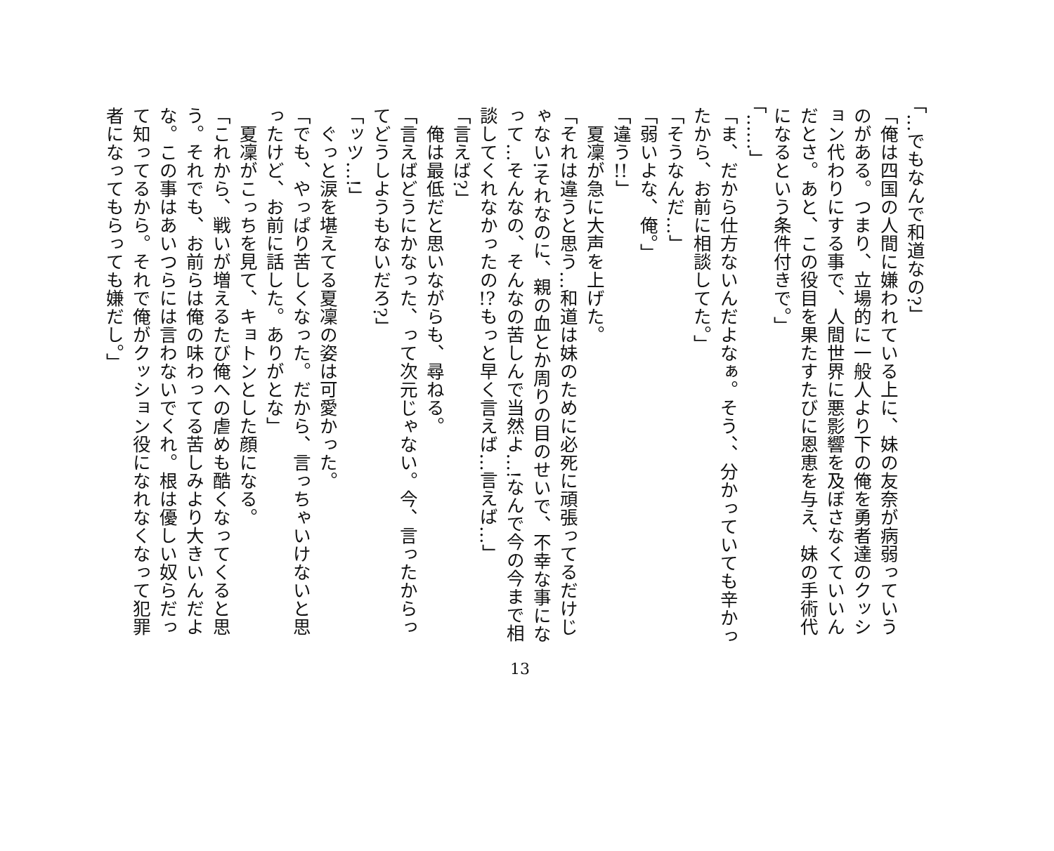「…でもなんで和道なの?」
「俺は四国の人間に嫌われている上に、妹の友奈が病弱っていうのがある。つまり、立場的に一般人より下の俺を勇者達のクッション代わりにする事で、人間世界に悪影響を及ぼさなくていいんだとさ。あと、この役目を果たすたびに恩恵を与え、妹の手術代になるという条件付きで。」
「……」
「ま、だから仕方ないんだよなぁ。そう、、分かっていても辛かったから、お前に相談してた。」
「そうなんだ…」
「弱いよな、俺。」
「違う!!」
　夏凜が急に大声を上げた。
「それは違うと思う…和道は妹のために必死に頑張ってるだけじゃない!それなのに、親の血とか周りの目のせいで、不幸な事になって…そんなの、そんなの苦しんで当然よ…!なんで今の今まで相談してくれなかったの!?もっと早く言えば…言えば…」
「言えば?」
　俺は最低だと思いながらも、尋ねる。
「言えばどうにかなった、って次元じゃない。今、言ったからってどうしようもないだろ?」
「ッツ…!」
　ぐっと涙を堪えてる夏凜の姿は可愛かった。
「でも、やっぱり苦しくなった。だから、言っちゃいけないと思ったけど、お前に話した。ありがとな」
　夏凜がこっちを見て、キョトンとした顔になる。
「これから、戦いが増えるたび俺への虐めも酷くなってくると思う。それでも、お前らは俺の味わってる苦しみより大きいんだよな。この事はあいつらには言わないでくれ。根は優しい奴らだって知ってるから。それで俺がクッション役になれなくなって犯罪者になってもらっても嫌だし。」
13